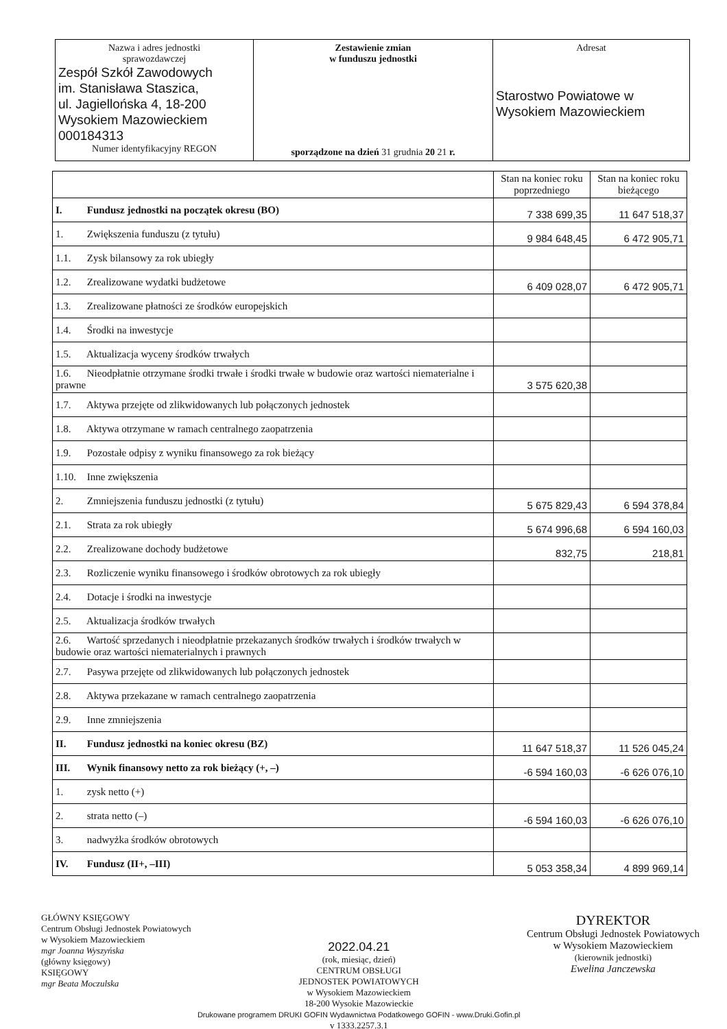| Nazwa i adres jednostki sprawozdawczej Zespół Szkół Zawodowych im. Stanisława Staszica, ul. Jagiellońska 4, 18-200 Wysokiem Mazowieckiem 000184313 Numer identyfikacyjny REGON | Zestawienie zmian w funduszu jednostki sporządzone na dzień 31 grudnia 20 21 r. | Adresat Starostwo Powiatowe w Wysokiem Mazowieckiem |
| | Stan na koniec roku poprzedniego | Stan na koniec roku bieżącego |
| I. Fundusz jednostki na początek okresu (BO) | 7 338 699,35 | 11 647 518,37 |
| 1. Zwiększenia funduszu (z tytułu) | 9 984 648,45 | 6 472 905,71 |
| 1.1. Zysk bilansowy za rok ubiegły | | |
| 1.2. Zrealizowane wydatki budżetowe | 6 409 028,07 | 6 472 905,71 |
| 1.3. Zrealizowane płatności ze środków europejskich | | |
| 1.4. Środki na inwestycje | | |
| 1.5. Aktualizacja wyceny środków trwałych | | |
| 1.6. Nieodpłatnie otrzymane środki trwałe i środki trwałe w budowie oraz wartości niematerialne i prawne | 3 575 620,38 | |
| 1.7. Aktywa przejęte od zlikwidowanych lub połączonych jednostek | | |
| 1.8. Aktywa otrzymane w ramach centralnego zaopatrzenia | | |
| 1.9. Pozostałe odpisy z wyniku finansowego za rok bieżący | | |
| 1.10. Inne zwiększenia | | |
| 2. Zmniejszenia funduszu jednostki (z tytułu) | 5 675 829,43 | 6 594 378,84 |
| 2.1. Strata za rok ubiegły | 5 674 996,68 | 6 594 160,03 |
| 2.2. Zrealizowane dochody budżetowe | 832,75 | 218,81 |
| 2.3. Rozliczenie wyniku finansowego i środków obrotowych za rok ubiegły | | |
| 2.4. Dotacje i środki na inwestycje | | |
| 2.5. Aktualizacja środków trwałych | | |
| 2.6. Wartość sprzedanych i nieodpłatnie przekazanych środków trwałych i środków trwałych w budowie oraz wartości niematerialnych i prawnych | | |
| 2.7. Pasywa przejęte od zlikwidowanych lub połączonych jednostek | | |
| 2.8. Aktywa przekazane w ramach centralnego zaopatrzenia | | |
| 2.9. Inne zmniejszenia | | |
| II. Fundusz jednostki na koniec okresu (BZ) | 11 647 518,37 | 11 526 045,24 |
| III. Wynik finansowy netto za rok bieżący (+, –) | -6 594 160,03 | -6 626 076,10 |
| 1. zysk netto (+) | | |
| 2. strata netto (–) | -6 594 160,03 | -6 626 076,10 |
| 3. nadwyżka środków obrotowych | | |
| IV. Fundusz (II+, –III) | 5 053 358,34 | 4 899 969,14 |
GŁÓWNY KSIĘGOWY
Centrum Obsługi Jednostek Powiatowych
w Wysokiem Mazowieckiem
mgr Joanna Wyszyńska
(główny księgowy)
KSIĘGOWY
mgr Beata Moczulska
2022.04.21
(rok, miesiąc, dzień)
CENTRUM OBSŁUGI
JEDNOSTEK POWIATOWYCH
w Wysokiem Mazowieckiem
18-200 Wysokie Mazowieckie
Drukowane programem DRUKI GOFIN Wydawnictwa Podatkowego GOFIN - www.Druki.Gofin.pl
v 1333.2257.3.1
DYREKTOR
Centrum Obsługi Jednostek Powiatowych
w Wysokiem Mazowieckiem
(kierownik jednostki)
Ewelina Janczewska